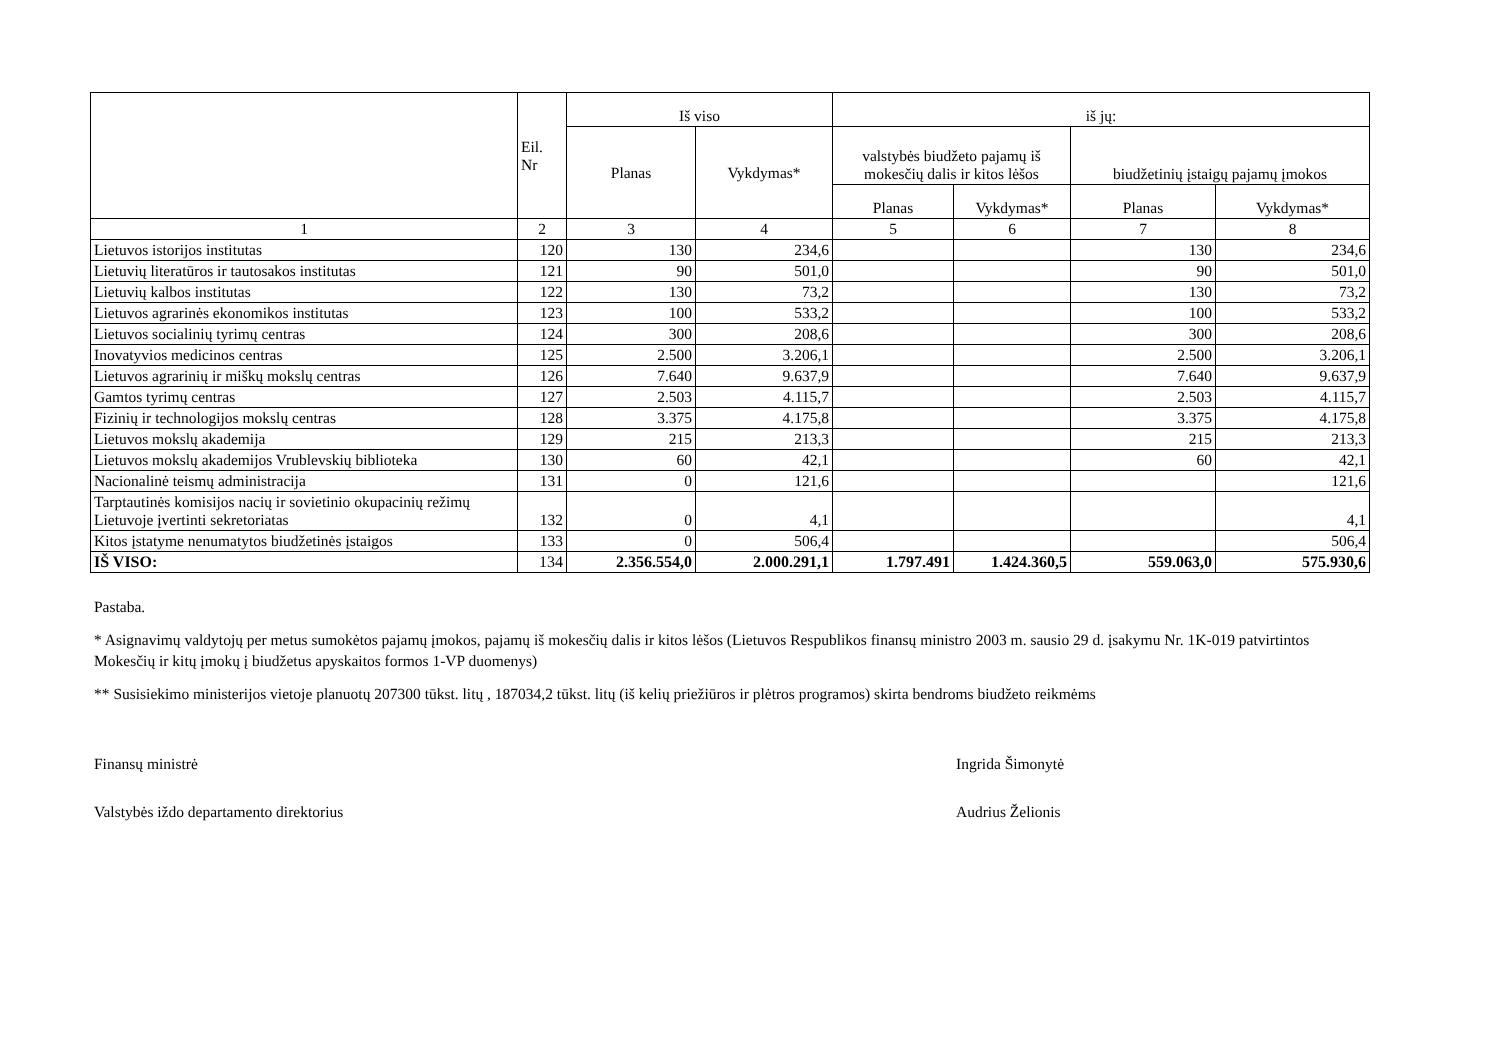| | Eil. Nr | Iš viso | | iš jų: | | | |
| --- | --- | --- | --- | --- | --- | --- | --- |
| | | Planas | Vykdymas* | valstybės biudžeto pajamų iš mokesčių dalis ir kitos lėšos | | biudžetinių įstaigų pajamų įmokos | |
| | | | | Planas | Vykdymas* | Planas | Vykdymas* |
| 1 | 2 | 3 | 4 | 5 | 6 | 7 | 8 |
| Lietuvos istorijos institutas | 120 | 130 | 234,6 | | | 130 | 234,6 |
| Lietuvių literatūros ir tautosakos institutas | 121 | 90 | 501,0 | | | 90 | 501,0 |
| Lietuvių kalbos institutas | 122 | 130 | 73,2 | | | 130 | 73,2 |
| Lietuvos agrarinės ekonomikos institutas | 123 | 100 | 533,2 | | | 100 | 533,2 |
| Lietuvos socialinių tyrimų centras | 124 | 300 | 208,6 | | | 300 | 208,6 |
| Inovatyvios medicinos centras | 125 | 2.500 | 3.206,1 | | | 2.500 | 3.206,1 |
| Lietuvos agrarinių ir miškų mokslų centras | 126 | 7.640 | 9.637,9 | | | 7.640 | 9.637,9 |
| Gamtos tyrimų centras | 127 | 2.503 | 4.115,7 | | | 2.503 | 4.115,7 |
| Fizinių ir technologijos mokslų centras | 128 | 3.375 | 4.175,8 | | | 3.375 | 4.175,8 |
| Lietuvos mokslų akademija | 129 | 215 | 213,3 | | | 215 | 213,3 |
| Lietuvos mokslų akademijos Vrublevskių biblioteka | 130 | 60 | 42,1 | | | 60 | 42,1 |
| Nacionalinė teismų administracija | 131 | 0 | 121,6 | | | | 121,6 |
| Tarptautinės komisijos nacių ir sovietinio okupacinių režimų Lietuvoje įvertinti sekretoriatas | 132 | 0 | 4,1 | | | | 4,1 |
| Kitos įstatyme nenumatytos biudžetinės įstaigos | 133 | 0 | 506,4 | | | | 506,4 |
| IŠ VISO: | 134 | 2.356.554,0 | 2.000.291,1 | 1.797.491 | 1.424.360,5 | 559.063,0 | 575.930,6 |
Pastaba.
* Asignavimų valdytojų per metus sumokėtos pajamų įmokos, pajamų iš mokesčių dalis ir kitos lėšos (Lietuvos Respublikos finansų ministro 2003 m. sausio 29 d. įsakymu Nr. 1K-019 patvirtintos Mokesčių ir kitų įmokų į biudžetus apyskaitos formos 1-VP duomenys)
** Susisiekimo ministerijos vietoje planuotų 207300 tūkst. litų , 187034,2 tūkst. litų (iš kelių priežiūros ir plėtros programos) skirta bendroms biudžeto reikmėms
Finansų ministrė Ingrida Šimonytė
Valstybės iždo departamento direktorius Audrius Želionis